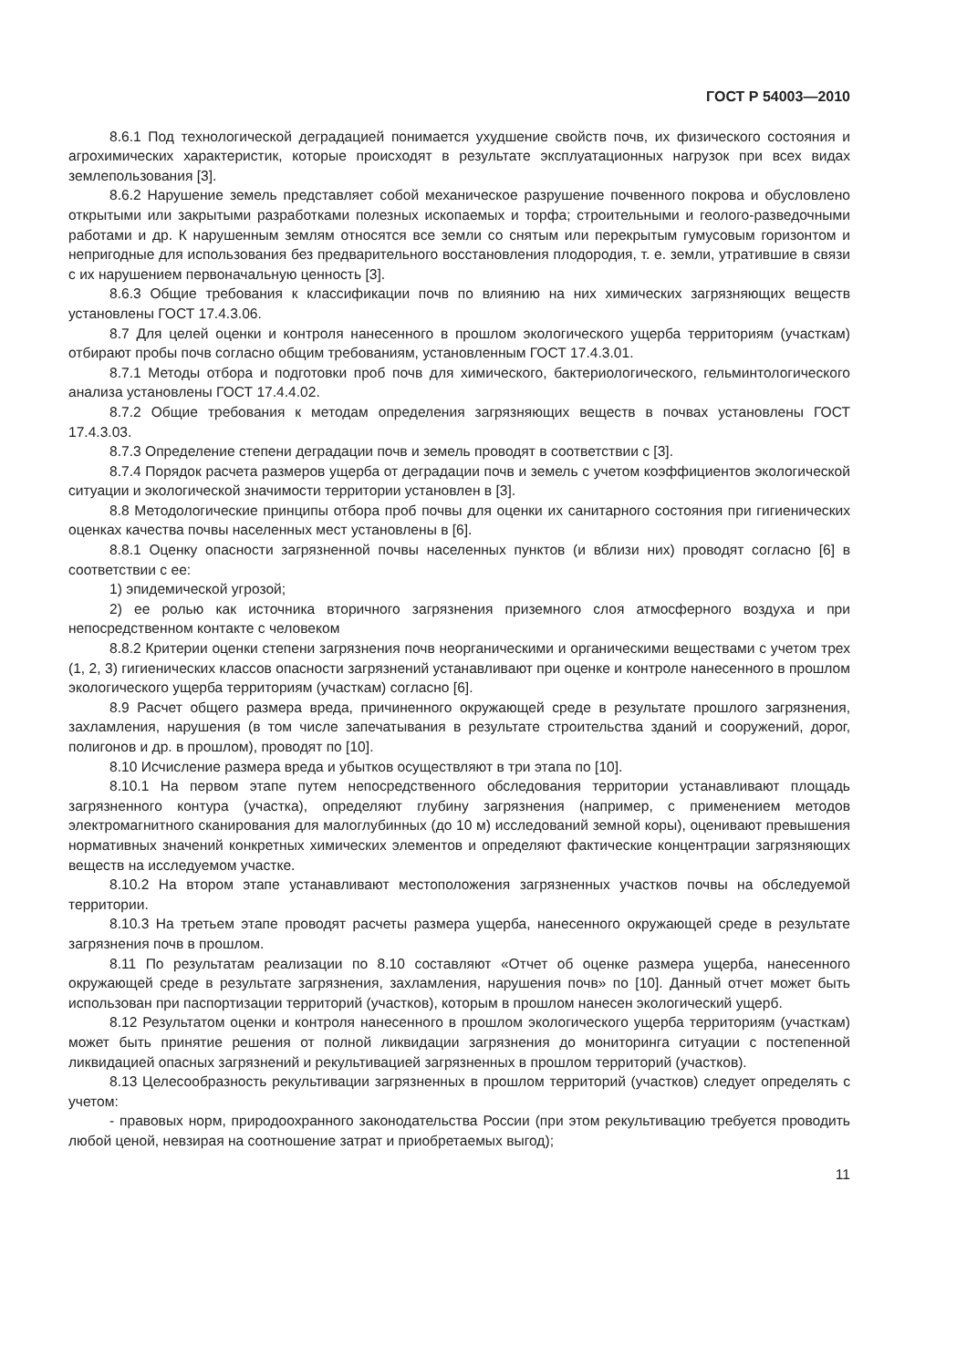ГОСТ Р 54003—2010
8.6.1 Под технологической деградацией понимается ухудшение свойств почв, их физического состояния и агрохимических характеристик, которые происходят в результате эксплуатационных нагрузок при всех видах землепользования [3].
8.6.2 Нарушение земель представляет собой механическое разрушение почвенного покрова и обусловлено открытыми или закрытыми разработками полезных ископаемых и торфа; строительными и геолого-разведочными работами и др. К нарушенным землям относятся все земли со снятым или перекрытым гумусовым горизонтом и непригодные для использования без предварительного восстановления плодородия, т. е. земли, утратившие в связи с их нарушением первоначальную ценность [3].
8.6.3 Общие требования к классификации почв по влиянию на них химических загрязняющих веществ установлены ГОСТ 17.4.3.06.
8.7 Для целей оценки и контроля нанесенного в прошлом экологического ущерба территориям (участкам) отбирают пробы почв согласно общим требованиям, установленным ГОСТ 17.4.3.01.
8.7.1 Методы отбора и подготовки проб почв для химического, бактериологического, гельминтологического анализа установлены ГОСТ 17.4.4.02.
8.7.2 Общие требования к методам определения загрязняющих веществ в почвах установлены ГОСТ 17.4.3.03.
8.7.3 Определение степени деградации почв и земель проводят в соответствии с [3].
8.7.4 Порядок расчета размеров ущерба от деградации почв и земель с учетом коэффициентов экологической ситуации и экологической значимости территории установлен в [3].
8.8 Методологические принципы отбора проб почвы для оценки их санитарного состояния при гигиенических оценках качества почвы населенных мест установлены в [6].
8.8.1 Оценку опасности загрязненной почвы населенных пунктов (и вблизи них) проводят согласно [6] в соответствии с ее:
1) эпидемической угрозой;
2) ее ролью как источника вторичного загрязнения приземного слоя атмосферного воздуха и при непосредственном контакте с человеком
8.8.2 Критерии оценки степени загрязнения почв неорганическими и органическими веществами с учетом трех (1, 2, 3) гигиенических классов опасности загрязнений устанавливают при оценке и контроле нанесенного в прошлом экологического ущерба территориям (участкам) согласно [6].
8.9 Расчет общего размера вреда, причиненного окружающей среде в результате прошлого загрязнения, захламления, нарушения (в том числе запечатывания в результате строительства зданий и сооружений, дорог, полигонов и др. в прошлом), проводят по [10].
8.10 Исчисление размера вреда и убытков осуществляют в три этапа по [10].
8.10.1 На первом этапе путем непосредственного обследования территории устанавливают площадь загрязненного контура (участка), определяют глубину загрязнения (например, с применением методов электромагнитного сканирования для малоглубинных (до 10 м) исследований земной коры), оценивают превышения нормативных значений конкретных химических элементов и определяют фактические концентрации загрязняющих веществ на исследуемом участке.
8.10.2 На втором этапе устанавливают местоположения загрязненных участков почвы на обследуемой территории.
8.10.3 На третьем этапе проводят расчеты размера ущерба, нанесенного окружающей среде в результате загрязнения почв в прошлом.
8.11 По результатам реализации по 8.10 составляют «Отчет об оценке размера ущерба, нанесенного окружающей среде в результате загрязнения, захламления, нарушения почв» по [10]. Данный отчет может быть использован при паспортизации территорий (участков), которым в прошлом нанесен экологический ущерб.
8.12 Результатом оценки и контроля нанесенного в прошлом экологического ущерба территориям (участкам) может быть принятие решения от полной ликвидации загрязнения до мониторинга ситуации с постепенной ликвидацией опасных загрязнений и рекультивацией загрязненных в прошлом территорий (участков).
8.13 Целесообразность рекультивации загрязненных в прошлом территорий (участков) следует определять с учетом:
- правовых норм, природоохранного законодательства России (при этом рекультивацию требуется проводить любой ценой, невзирая на соотношение затрат и приобретаемых выгод);
11